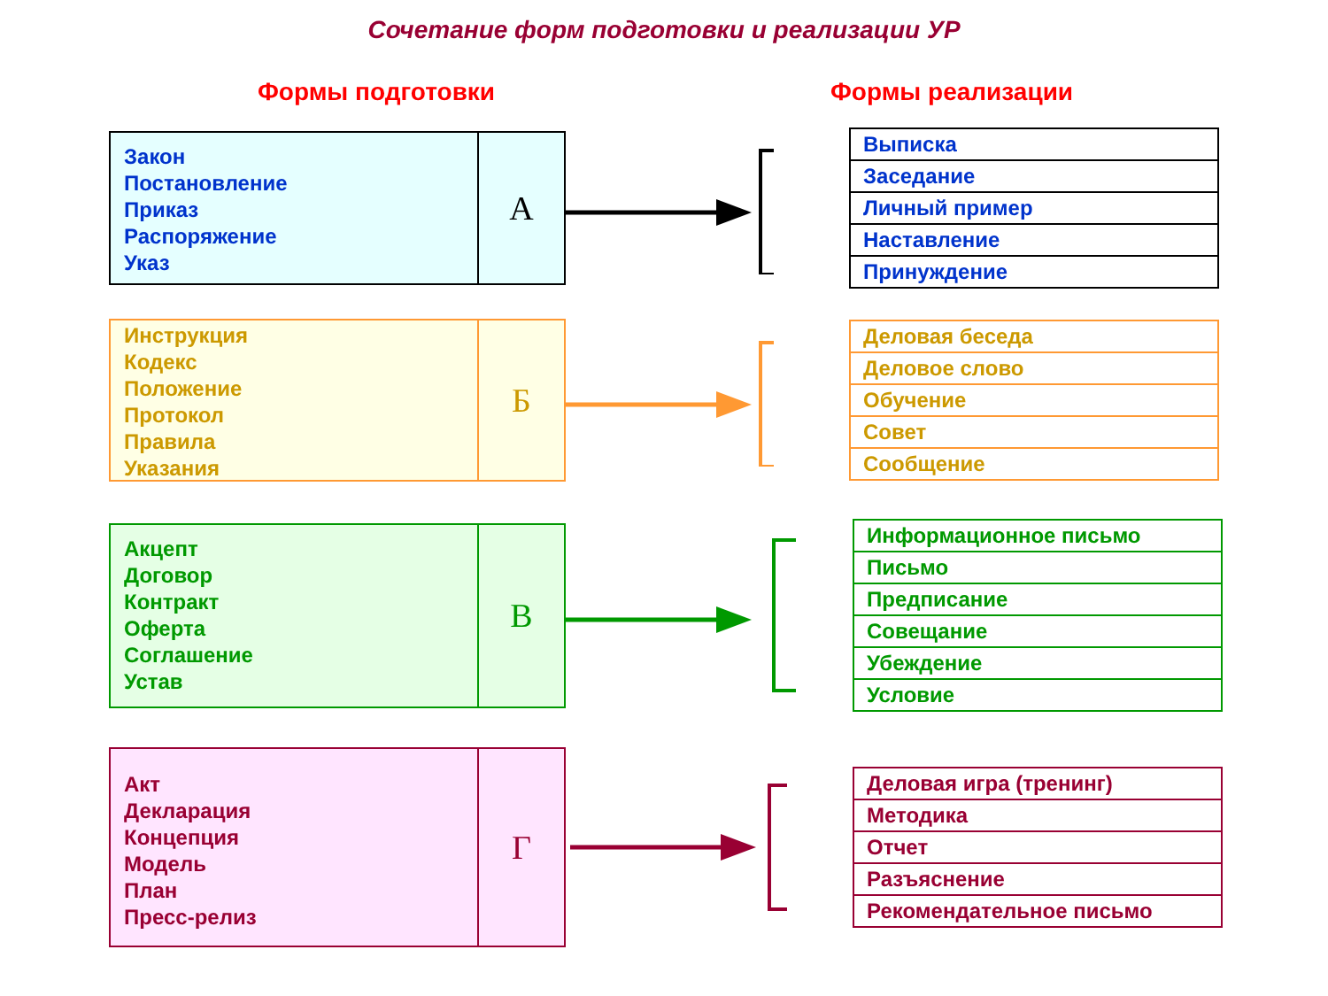Сочетание форм подготовки и реализации УР
Формы подготовки Формы реализации
Закон
Постановление
Приказ
Распоряжение
Указ
А
| Выписка |
| Заседание |
| Личный пример |
| Наставление |
| Принуждение |
Инструкция
Кодекс
Положение
Протокол
Правила
Указания
Б
| Деловая беседа |
| Деловое слово |
| Обучение |
| Совет |
| Сообщение |
Акцепт
Договор
Контракт
Оферта
Соглашение
Устав
В
| Информационное письмо |
| Письмо |
| Предписание |
| Совещание |
| Убеждение |
| Условие |
Акт
Декларация
Концепция
Модель
План
Пресс-релиз
Г
| Деловая игра (тренинг) |
| Методика |
| Отчет |
| Разъяснение |
| Рекомендательное письмо |